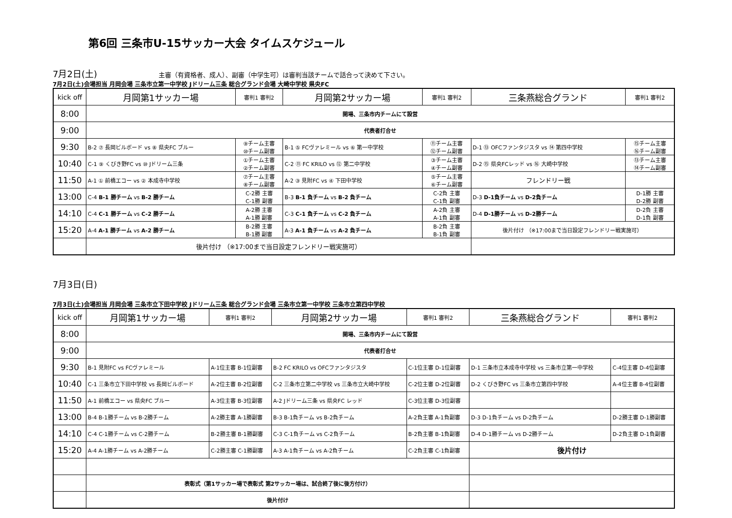第6回 三条市U-15サッカー大会 タイムスケジュール
7月2日(土) 主審（有資格者、成人）、副審（中学生可）は審判当該チームで話合って決めて下さい。
7月2日(土)会場担当 月岡会場 三条市立第一中学校 Jドリーム三条 総合グランド会場 大崎中学校 県央FC
| kick off | 月岡第1サッカー場 | 審判1 審判2 | 月岡第2サッカー場 | 審判1 審判2 | 三条燕総合グランド | 審判1 審判2 |
| 8:00 | 開場、三条市内チームにて設営 | | | | | |
| 9:00 | 代表者打合せ | | | | | |
| 9:30 | B-2 ⑦ 長岡ビルボード vs ⑧ 県央FC ブルー | ⑨チーム主審 ⑩チーム副審 | B-1 ⑤ FCヴァレミール vs ⑥ 第一中学校 | ⑪チーム主審 ⑫チーム副審 | D-1 ⑬ OFCファンタジスタ vs ⑭ 第四中学校 | ⑮チーム主審 ⑯チーム副審 |
| 10:40 | C-1 ⑨ くびき野FC vs ⑩ Jドリーム三条 | ①チーム主審 ②チーム副審 | C-2 ⑪ FC KRILO vs ⑫ 第二中学校 | ③チーム主審 ④チーム副審 | D-2 ⑮ 県央FCレッド vs ⑯ 大崎中学校 | ⑬チーム主審 ⑭チーム副審 |
| 11:50 | A-1 ① 前橋エコー vs ② 本成寺中学校 | ⑦チーム主審 ⑧チーム副審 | A-2 ③ 見附FC vs ④ 下田中学校 | ⑤チーム主審 ⑥チーム副審 | フレンドリー戦 | |
| 13:00 | C-4 B-1 勝チーム vs B-2 勝チーム | C-2勝 主審 C-1勝 副審 | B-3 B-1 負チーム vs B-2 負チーム | C-2負 主審 C-1負 副審 | D-3 D-1負チーム vs D-2負チーム | D-1勝 主審 D-2勝 副審 |
| 14:10 | C-4 C-1 勝チーム vs C-2 勝チーム | A-2勝 主審 A-1勝 副審 | C-3 C-1 負チーム vs C-2 負チーム | A-2負 主審 A-1負 副審 | D-4 D-1勝チーム vs D-2勝チーム | D-2負 主審 D-1負 副審 |
| 15:20 | A-4 A-1 勝チーム vs A-2 勝チーム | B-2勝 主審 B-1勝 副審 | A-3 A-1 負チーム vs A-2 負チーム | B-2負 主審 B-1負 副審 | 後片付け （※17:00まで当日設定フレンドリー戦実施可） | |
| | 後片付け （※17:00まで当日設定フレンドリー戦実施可） | | | | | |
7月3日(日)
7月3日(土)会場担当 月岡会場 三条市立下田中学校 Jドリーム三条 総合グランド会場 三条市立第一中学校 三条市立第四中学校
| kick off | 月岡第1サッカー場 | 審判1 審判2 | 月岡第2サッカー場 | 審判1 審判2 | 三条燕総合グランド | 審判1 審判2 |
| 8:00 | 開場、三条市内チームにて設営 | | | | | |
| 9:00 | 代表者打合せ | | | | | |
| 9:30 | B-1 見附FC vs FCヴァレミール | A-1位主審 B-1位副審 | B-2 FC KRILO vs OFCファンタジスタ | C-1位主審 D-1位副審 | D-1 三条市立本成寺中学校 vs 三条市立第一中学校 | C-4位主審 D-4位副審 |
| 10:40 | C-1 三条市立下田中学校 vs 長岡ビルボード | A-2位主審 B-2位副審 | C-2 三条市立第二中学校 vs 三条市立大崎中学校 | C-2位主審 D-2位副審 | D-2 くびき野FC vs 三条市立第四中学校 | A-4位主審 B-4位副審 |
| 11:50 | A-1 前橋エコー vs 県央FC ブルー | A-3位主審 B-3位副審 | A-2 Jドリーム三条 vs 県央FC レッド | C-3位主審 D-3位副審 | | |
| 13:00 | B-4 B-1勝チーム vs B-2勝チーム | A-2勝主審 A-1勝副審 | B-3 B-1負チーム vs B-2負チーム | A-2負主審 A-1負副審 | D-3 D-1負チーム vs D-2負チーム | D-2勝主審 D-1勝副審 |
| 14:10 | C-4 C-1勝チーム vs C-2勝チーム | B-2勝主審 B-1勝副審 | C-3 C-1負チーム vs C-2負チーム | B-2負主審 B-1負副審 | D-4 D-1勝チーム vs D-2勝チーム | D-2負主審 D-1負副審 |
| 15:20 | A-4 A-1勝チーム vs A-2勝チーム | C-2勝主審 C-1勝副審 | A-3 A-1負チーム vs A-2負チーム | C-2負主審 C-1負副審 | 後片付け | |
| | 表彰式（第1サッカー場で表彰式 第2サッカー場は、試合終了後に後方付け） | | | | | |
| | 後片付け | | | | | |